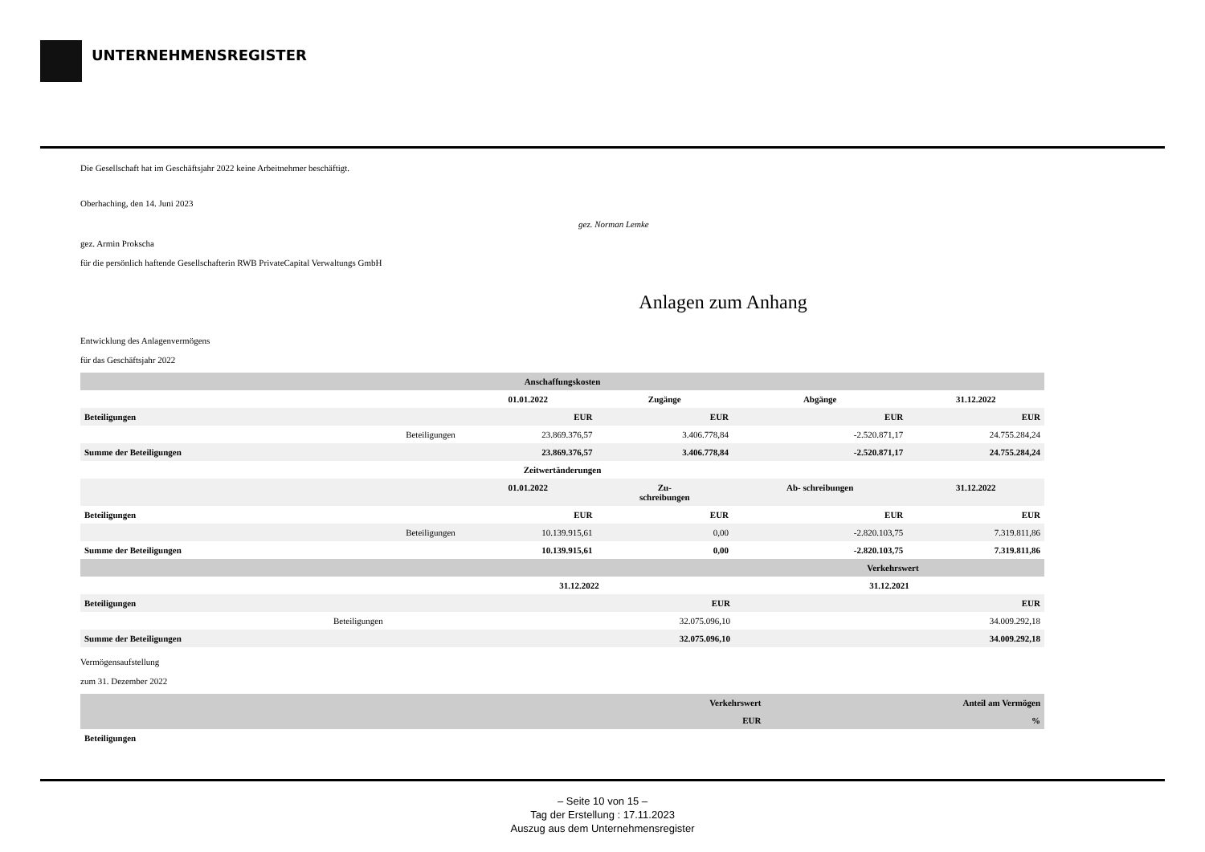UNTERNEHMENSREGISTER
Die Gesellschaft hat im Geschäftsjahr 2022 keine Arbeitnehmer beschäftigt.
Oberhaching, den 14. Juni 2023
gez. Norman Lemke
gez. Armin Prokscha
für die persönlich haftende Gesellschafterin RWB PrivateCapital Verwaltungs GmbH
Anlagen zum Anhang
Entwicklung des Anlagenvermögens
für das Geschäftsjahr 2022
| Anschaffungskosten | | | | | |
| --- | --- | --- | --- | --- | --- |
| | | 01.01.2022 | Zugänge | Abgänge | 31.12.2022 |
| Beteiligungen | | EUR | EUR | EUR | EUR |
| | Beteiligungen | 23.869.376,57 | 3.406.778,84 | -2.520.871,17 | 24.755.284,24 |
| Summe der Beteiligungen | | 23.869.376,57 | 3.406.778,84 | -2.520.871,17 | 24.755.284,24 |
| Zeitwertänderungen | | | | | |
| | | 01.01.2022 | Zu- schreibungen | Ab- schreibungen | 31.12.2022 |
| Beteiligungen | | EUR | EUR | EUR | EUR |
| | Beteiligungen | 10.139.915,61 | 0,00 | -2.820.103,75 | 7.319.811,86 |
| Summe der Beteiligungen | | 10.139.915,61 | 0,00 | -2.820.103,75 | 7.319.811,86 |
| | | Verkehrswert | |
| | | 31.12.2022 | 31.12.2021 |
| Beteiligungen | | EUR | EUR |
| | Beteiligungen | 32.075.096,10 | 34.009.292,18 |
| Summe der Beteiligungen | | 32.075.096,10 | 34.009.292,18 |
Vermögensaufstellung
zum 31. Dezember 2022
| | Verkehrswert | Anteil am Vermögen |
| | EUR | % |
| Beteiligungen | | |
– Seite 10 von 15 –
Tag der Erstellung : 17.11.2023
Auszug aus dem Unternehmensregister